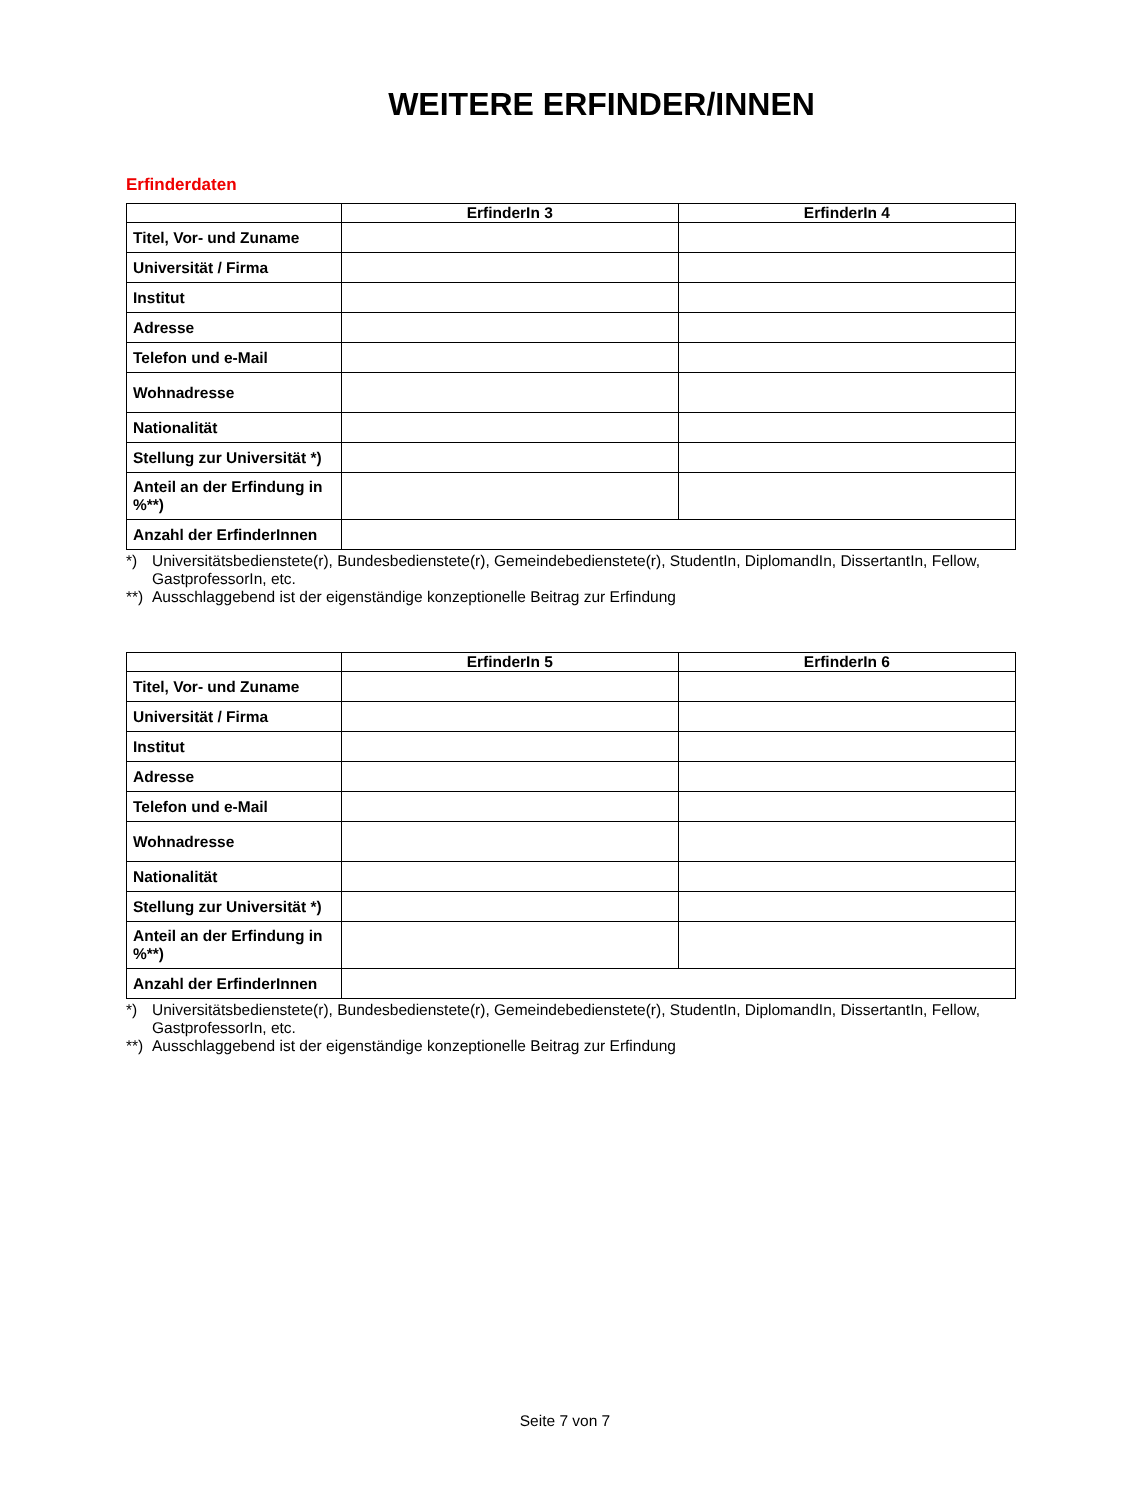WEITERE ERFINDER/INNEN
Erfinderdaten
| | ErfinderIn 3 | ErfinderIn 4 |
| --- | --- | --- |
| Titel, Vor- und Zuname | | |
| Universität / Firma | | |
| Institut | | |
| Adresse | | |
| Telefon und e-Mail | | |
| Wohnadresse | | |
| Nationalität | | |
| Stellung zur Universität *) | | |
| Anteil an der Erfindung in %**) | | |
| Anzahl der ErfinderInnen | | |
*) Universitätsbedienstete(r), Bundesbedienstete(r), Gemeindebedienstete(r), StudentIn, DiplomandIn, DissertantIn, Fellow, GastprofessorIn, etc.
**) Ausschlaggebend ist der eigenständige konzeptionelle Beitrag zur Erfindung
| | ErfinderIn 5 | ErfinderIn 6 |
| --- | --- | --- |
| Titel, Vor- und Zuname | | |
| Universität / Firma | | |
| Institut | | |
| Adresse | | |
| Telefon und e-Mail | | |
| Wohnadresse | | |
| Nationalität | | |
| Stellung zur Universität *) | | |
| Anteil an der Erfindung in %**) | | |
| Anzahl der ErfinderInnen | | |
*) Universitätsbedienstete(r), Bundesbedienstete(r), Gemeindebedienstete(r), StudentIn, DiplomandIn, DissertantIn, Fellow, GastprofessorIn, etc.
**) Ausschlaggebend ist der eigenständige konzeptionelle Beitrag zur Erfindung
Seite 7 von 7